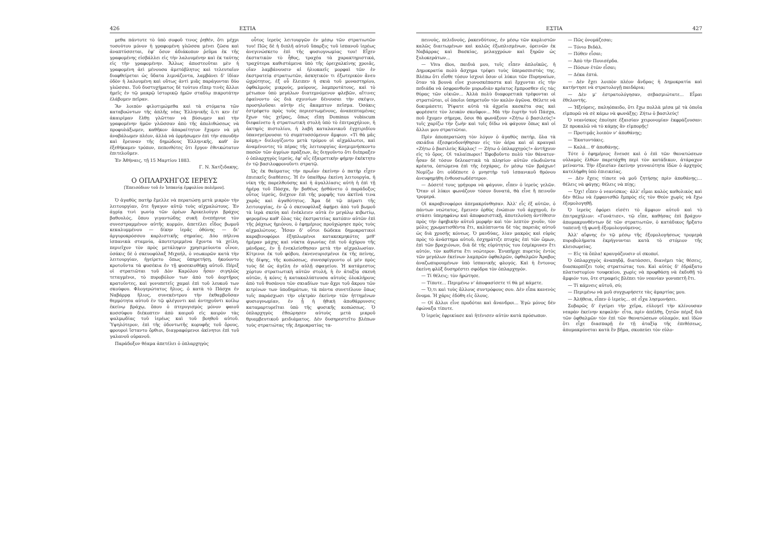426 ΕΣΤΙΑ
μεθα πάντοτε τὸ ὑπὸ σοφοῦ τινος ῥηθέν, ὅτι μέχρι τοσούτου μόνον ἡ γραφομένη γλῶσσα μένει ζῶσα καὶ ἀναπτύσσεται, ἐφ' ὅσον ἀδιάκοπον ῥεῦμα ἐκ τῆς γραφομένης εἰσβάλλει εἰς τὴν λαλουμένην καὶ ἐκ ταύτης εἰς τὴν γραφομένην. Ἄλλως ἀποστεοῦται μὲν ἡ γραφομένη ἀεὶ μένουσα ἀμετάβλητος καὶ τελευταῖον διαφθείρεται ὡς ὕδατα λιμνάζοντα, λαμβάνει δ' ἰδίαν ὁδὸν ἡ λαλουμένη καὶ οὕτως ἀντὶ μιᾶς παράγονται δύο γλῶσσαι. Τοῦ δυστυχήματος δὲ τούτου εἴπερ τινὲς ἄλλοι ἡμεῖς ἐν τῷ μακρῷ ἱστορικῷ ἡμῶν σταδίῳ πικροτάτην ἐλάβομεν πεῖραν.
Ἂν λοιπὸν φιλοτιμώμεθα καὶ τὰ στόματα τῶν καταβοώντων τῆς ἁπλῆς νέας Ἑλληνικῆς ὅ,τι κεν ἐπ' ἀκαιρίμαν ἔλθῃ γλῶτταν νὰ βύσωμεν καὶ τὴν γραφομένην ἡμῶν γλῶσσαν ἀπὸ τῆς ἀπολιθώσεως νὰ προφυλάξωμεν, καθῆκον ἀπαραίτητον ἔχομεν νὰ μὴ ἀναβάλωμεν πλέον, ἀλλὰ νὰ ὁρμήσωμεν ἐπὶ τὴν σπουδὴν καὶ ἔρευναν τῆς δημώδους Ἑλληνικῆς, καθ' ὃν ἐξεθήκαμεν τρόπον, πεποιθότες ὅτι ἔργον ἐθνικώτατον ἐπιτελοῦμεν.
Ἐν Ἀθήναις, τῇ 15 Μαρτίου 1883.
Γ. Ν. Χατζιδακης.
Ο ΟΠΛΑΡΧΗΓΟΣ ΙΕΡΕΥΣ
[Ἐπεισόδιον τοῦ ἐν Ἱσπανίᾳ ἐμφυλίου πολέμου].
Ὁ ἀγαθὸς πατὴρ ἔμελλε νὰ περατώσῃ μετὰ μικρὸν τὴν λειτουργίαν, ὅτε ἤγαγον αὐτῷ τοὺς αἰχμαλώτους. Ἐν ἀγρίᾳ τινὶ γωνίᾳ τῶν ὀρέων Ἀρικελούγγι βράχος βαθουλός, ὅπου γιγαντώδης συκῆ ἐνεπήγνυε τὸν συνεστραμμένον αὐτῆς κορμόν, ἀπετέλει εἶδος βωμοῦ κεκαλυμμένου — δίκην ἱερᾶς ὀθόνης — δι' ἀργυροκρόσσου καρλιστικῆς σημαίας. Δύο πήλινα ἱσπανικὰ σταμνία, ἀποτετριμμένα ἔχοντα τὰ χείλη, περιεῖχον τὸν πρὸς μετάληψιν χρησιμεύοντα οἶνον, ὁσάκις δὲ ὁ σκευοφύλαξ Μιχαήλ, ὁ νεωκορῶν κατὰ τὴν λειτουργίαν, ἠγείρετο ὅπως ὑπηρετήσῃ, ἠκούοντο κροτοῦντα τὰ φυσέκια ἐν τῇ φυσεκιοθήκῃ αὐτοῦ. Πέριξ οἱ στρατιῶται τοῦ Δὸν Καρόλου ἦσαν σιγηλῶς τεταγμένοι, τὸ πυροβόλον των ἀπὸ τοῦ ἀορτῆρος κρατοῦντες, καὶ γονυπετεῖς χαμαὶ ἐπὶ τοῦ λευκοῦ των σκούφου. Φλογερώτατος ἥλιος, ὁ κατὰ τὸ Πάσχα ἐν Ναβάρρᾳ ἥλιος, συνεκέντρου τὴν ἐκθαμβοῦσαν θερμότητα αὐτοῦ ἐν τῷ φλέγοντι καὶ ἀντηχοῦντι κοίλῳ ἐκείνῳ βράχῳ, ὅπου ὁ πτερυγισμὸς μόνον φαιοῦ κοσσύφου διέκοπτεν ἀπὸ καιροῦ εἰς καιρὸν τὰς ψαλμῳδίας τοῦ ἱερέως καὶ τοῦ βοηθοῦ αὐτοῦ. Ὑψηλότερον, ἐπὶ τῆς ὀδοντωτῆς κορυφῆς τοῦ ὄρους, φρουροὶ ἵσταντο ὄρθιοι, διαγραφόμενοι ἀκίνητοι ἐπὶ τοῦ γαλανοῦ οὐρανοῦ.
Παράδοξον θέαμα ἀπετέλει ὁ ὁπλαρχηγὸς
οὗτος ἱερεὺς λειτουργῶν ἐν μέσῳ τῶν στρατιωτῶν του! Πῶς δὲ ἡ διπλῆ αὐτοῦ ὕπαρξις τοῦ ἱσπανοῦ ἱερέως ἀνεγινώσκετο ἐπὶ τῆς φυσιογνωμίας του! Εἶχεν ἐκστατικὸν τὸ ἦθος, τραχέα τὰ χαρακτηριστικά, τραχύτερα καθιστάμενα ὑπὸ τῆς ὀρειχαλκίνης χροιᾶς, οἵαν λαμβάνουσιν αἱ ἡλιοκαεῖς μορφαὶ τῶν ἐν ἐκστρατείᾳ στρατιωτῶν, ἀσκητικόν τι ἐξωτερικὸν ἄνευ ὠχρότητος, ἐξ οὗ ἔλειπεν ἡ σκιὰ τοῦ μοναστηρίου, ὀφθαλμοὺς μικρούς, μαύρους, λαμπροτάτους, καὶ τὸ μέτωπον ὑπὸ μεγάλων διατεμνόμενον φλεβῶν, αἵτινες ἐφαίνοντο ὡς διὰ σχοινίων δένουσαι τὴν σκέψιν, προσηλοῦσαι αὐτὴν εἰς ἄκαμπτον πεῖσμα. Ὁσάκις ἐστρέφετο πρὸς τοὺς περιεστωμένους, ἀναπεπταμένας ἔχων τὰς χεῖρας, ὅπως εἴπῃ Dominus vobiscum διεφαίνετο ἡ στρατιωτικὴ στολὴ ὑπὸ τὸ ἐπιτραχήλιον, ἡ ἀκτηρὶς πιστολίου, ἡ λαβὴ καταλανικοῦ ἐγχειριδίου ὑπανεγείρουσαι τὸ συμπτυσσόμενον ἄμφιον. «Τί θὰ μᾶς κάμῃ;» διελογίζοντο μετὰ τρόμου οἱ αἰχμάλωτοι, καὶ ἀναμένοντες τὸ πέρας τῆς λειτουργίας ἀνεμιμνήσκοντο πασῶν τῶν ἀγρίων πράξεων, ἃς διηγοῦντο ὅτι διέπραξεν ὁ ὁπλαρχηγὸς ἱερεύς, ἐφ' αἷς ἐξαιρετικὴν φήμην ἐκέκτητο ἐν τῷ βασιλοφρονοῦντι στρατῷ.
Ὡς ἐκ θαύματος τὴν πρωΐαν ἐκείνην ὁ πατὴρ εἶχεν ἐπιεικεῖς διαθέσεις. Ἡ ἐν ὑπαίθρῳ ἐκείνη λειτουργία, ἡ νίκη τῆς παρελθούσης καὶ ἡ ἀγαλλίασις αὐτὴ ἡ ἐπὶ τῇ ἡμέρᾳ τοῦ Πάσχα, ἣν βαθέως ᾐσθάνετο ὁ παράδοξος οὗτος ἱερεύς, διέχεον ἐπὶ τῆς μορφῆς του ἀκτῖνά τινα χαρᾶς καὶ ἀγαθότητος. Ἅμα δὲ τῷ πέρατι τῆς λειτουργίας, ἐν ᾧ ὁ σκευοφύλαξ ἀφῄρει ἀπὸ τοῦ βωμοῦ τὰ ἱερὰ σκεύη καὶ ἐνέκλειεν αὐτὰ ἐν μεγάλῳ κιβωτίῳ, φερομένῳ καθ' ὅλας τὰς ἐκστρατείας κατόπιν αὐτῶν ἐπὶ τῆς ῥάχεως ἡμιόνου, ὁ ἐφημέριος προὐχώρησε πρὸς τοὺς αἰχμαλώτους. Ἦσαν δ' οὗτοι δώδεκα δημοκρατικοὶ καραβινοφόροι ἐξηπλωμένοι κατακεκμηκότες μεθ' ἡμέραν μάχης καὶ νύκτα ἀγωνίας ἐπὶ τοῦ ἀχύρου τῆς μάνδρας, ἐν ᾗ ἐνεκλείσθησαν μετὰ τὴν αἰχμαλωσίαν. Κίτρινοι ἐκ τοῦ φόβου, ἐκνενευρισμένοι ἐκ τῆς πείνης, τῆς δίψης, τῆς κοπώσεως, συνεσφίγγοντο οἱ μὲν πρὸς τοὺς δὲ ὡς ἀγέλη ἐν αὐλῇ σφαγείου. Ἡ κατάμεστος χόρτου στρατιωτικὴ αὐτῶν στολή, ἡ ἐν ἀταξίᾳ σκευὴ αὐτῶν, ἡ κόνις ἡ κατακαλύπτουσα αὐτοὺς ὁλοκλήρους ἀπὸ τοῦ θυσάνου τῶν σκιαδίων των ἄχρι τοῦ ἄκρου τῶν κιτρίνων των ὑποδημάτων, τὰ πάντα συνετέλουν ὅπως τοῖς παράσχωσι τὴν οἰκτρὰν ἐκείνην τῶν ἡττημένων φυσιογνωμίαν, ἐν ᾗ ἡ ἠθικὴ ἀποθάρρυνσις καταμαρτυρεῖται ὑπὸ τῆς φυσικῆς κοπώσεως. Ὁ ὁπλαρχηγὸς ἐθεώρησεν αὐτοὺς μετὰ μικροῦ θριαμβευτικοῦ μειδιάματος. Δὲν δυσηρεστεῖτο βλέπων τοὺς στρατιώτας τῆς Δημοκρατίας τα-
ΕΣΤΙΑ 427
πεινούς, πελιδνούς, ῥακενδύτους, ἐν μέσῳ τῶν καρλιστῶν καλῶς διαιτωμένων καὶ καλῶς ἐξωπλισμένων, ὀρεινῶν ἐκ Ναβάρρας καὶ Βασκίας, μελαγχρόων καὶ ξηρῶν ὡς ξυλοκεράτων...
— Viva dios, παιδιά μου, τοῖς εἶπεν ἁπλοϊκῶς, ἡ Δημοκρατία πολὺ ἄσχημα τρέφει τοὺς ὑπερασπιστάς της. Βλέπω ὅτι εἶσθε τόσον ἰσχνοὶ ὅσον οἱ λύκοι τῶν Πυρηναίων, ὅταν τὰ βουνὰ εἶνε χιονοσκέπαστα καὶ ἔρχονται εἰς τὴν πεδιάδα νὰ ὀσφρανθοῦν μυρωδιὰν κρέατος ἔμπροσθεν εἰς τὰς θύρας τῶν οἰκιῶν... Ἀλλὰ πολὺ διαφορετικὰ τρέφονται οἱ στρατιῶται, οἱ ὁποῖοι ὑπηρετοῦν τὸν καλὸν ἀγῶνα. Θέλετε νὰ δοκιμάσετε; Ῥίψατε αὐτὰ τὰ ἀχρεῖα κασκέτα σας καὶ φορέσατε τὸν λευκὸν σκοῦφον... Μὰ τὴν ἑορτὴν τοῦ Πάσχα, ποῦ ἔχομεν σήμερα, ὅσοι θὰ φωνάξουν «Ζήτω ὁ βασιλεύς!» τοῖς χαρίζω τὴν ζωὴν καὶ τοῖς δίδω νὰ φάγουν ὅπως καὶ οἱ ἄλλοι μου στρατιῶται.
Πρὶν ἀποπερατώσῃ τὸν λόγον ὁ ἀγαθὸς πατήρ, ὅλα τὰ σκιάδια ἐξεσφενδονήθησαν εἰς τὸν ἀέρα καὶ αἱ κραυγαὶ «Ζήτω ὁ βασιλεὺς Κάρλος! — Ζήτω ὁ ὁπλαρχηγός!» ἀντήχουν εἰς τὸ ὄρος. Οἱ ταλαίπωροι! Ἐφοβοῦντο πολὺ τὸν θάνατον· ἦσαν δὲ τόσον δελεαστικὰ τὰ πλησίον αὐτῶν εὐωδιῶντα κρέατα, ὀπτώμενα ἐπὶ τῆς ἐσχάρας, ἐν μέσῳ τῶν βράχων! Νομίζω ὅτι οὐδέποτε ὁ μνηστὴρ τοῦ ἱσπανικοῦ θρόνου ἀνευφημήθη ἐνθουσιωδέστερον.
— Δόσετέ τους γρήγορα νὰ φάγουν, εἶπεν ὁ ἱερεὺς γελῶν. Ὅταν οἱ λύκοι φωνάζουν τόσον δυνατά, θὰ εἶνε ἤ πεινοῦν τρομερά.
Οἱ καραβινοφόροι ἀπεμακρύνθησαν. Ἀλλ' εἷς ἐξ αὐτῶν, ὁ πάντων νεώτατος, ἔμεινεν ὀρθὸς ἐνώπιον τοῦ ἀρχηγοῦ, ἐν στάσει ὑπερηφάνῳ καὶ ἀποφασιστικῇ, ἀποτελούσῃ ἀντίθεσιν πρὸς τὴν ἐφηβικὴν αὐτοῦ μορφὴν καὶ τὸν λεπτὸν χνοῦν, τὸν μόλις χρωματισθέντα ἔτι, καλύπτοντα δὲ τὰς παρειὰς αὐτοῦ ὡς διὰ χρυσῆς κόνεως. Ὁ μανδύας, λίαν μακρὸς καὶ εὐρὺς πρὸς τὸ ἀνάστημα αὐτοῦ, ἐσχημάτιζε πτυχὰς ἐπὶ τῶν ὤμων, ἐπὶ τῶν βραχιόνων, διὰ δὲ τῆς εὐρύτητός του ἐσμίκρυνεν ἔτι αὐτόν, τὸν καθίστα ἔτι νεώτερον. Ἐνυπῆρχε πυρετὸς ἐντὸς τῶν μεγάλων ἐκείνων λαμπρῶν ὀφθαλμῶν, ὀφθαλμῶν Ἄραβος ἀναζωπυρουμένων ὑπὸ ἱσπανικῆς φλογός. Καὶ ἡ ἔντονος ἐκείνη φλὸξ δυσηρέστει σφόδρα τὸν ὁπλαρχηγόν.
— Τί θέλεις; τὸν ἠρώτησε.
— Τίποτε... Περιμένω ν' ἀποφασίσετε τί θὰ μὲ κάμετε.
— Ὅ,τι καὶ τοὺς ἄλλους συντρόφους σου. Δὲν εἶπα κανενὸς ὄνομα. Ἡ χάρις ἐδόθη εἰς ὅλους.
— Οἱ ἄλλοι εἶνε προδόται καὶ ἄνανδροι... Ἐγὼ μόνος δὲν ἐφώναξα τίποτε.
Ὁ ἱερεὺς ἐφρικίασε καὶ ἠτένισεν αὐτὸν κατὰ πρόσωπον.
— Πῶς ὀνομάζεσαι;
— Τόνιο Βιδάλ.
— Πόθεν εἶσαι;
— Ἀπὸ τὴν Πουισέρδα.
— Πόσων ἐτῶν εἶσαι;
— Δέκα ἑπτά.
— Δὲν ἔχει λοιπὸν πλέον ἄνδρας ἡ Δημοκρατία καὶ κατήντησε νὰ στρατολογῇ παιδάρια;
— Δὲν μ' ἐστρατολόγησαν, σεβασμιώτατε... Εἶμαι ἐθελοντής.
— Ἠξεύρεις, παληόπαιδο, ὅτι ἔχω πολλὰ μέσα μὲ τὰ ὁποῖα εἰμπορῶ νὰ σὲ κάμω νὰ φωνάξῃς: Ζήτω ὁ βασιλεύς!
Ὁ νεανίσκος ἐποίησε ἐξαισίαν χειρονομίαν ἐκφράζουσαν: Σὲ προκαλῶ νὰ τὸ κάμῃς ἂν εἰμπορῇς!
— Προτιμᾷς λοιπὸν ν' ἀποθάνῃς;
— Ἑκατοντάκις.
— Καλά... θ' ἀποθάνῃς.
Τότε ὁ ἐφημέριος ἔνευσε καὶ ὁ ἐπὶ τῶν θανατώσεων οὐλαμὸς ἐλθὼν παρετάχθη περὶ τὸν κατάδικον, ἀτάραχον μείναντα. Τὴν ἐξαισίαν ἐκείνην γενναιότητα ἰδὼν ὁ ἀρχηγὸς κατελήφθη ὑπὸ ἐπιεικείας.
— Δὲν ἔχεις τίποτε νὰ μοῦ ζητήσῃς πρὶν ἀποθάνῃς;... θέλεις νὰ φάγῃς; θέλεις νὰ πίῃς;
— Ὄχι! εἶπεν ὁ νεανίσκος· ἀλλ' εἶμαι καλὸς καθολικὸς καὶ δὲν θέλω νὰ ἐμφανισθῶ ἔμπρὸς εἰς τὸν Θεὸν χωρὶς νὰ ἔχω ἐξομολογηθῇ.
Ὁ ἱερεὺς ἐφόρει εἰσέτι τὸ ἄμφιον αὐτοῦ καὶ τὸ ἐπιτραχήλιον: «Γονάτισε», τῷ εἶπε, καθήσας ἐπὶ βράχου· ἀπομακρυνθέντων δὲ τῶν στρατιωτῶν, ὁ κατάδικος ἤρξατο ταπεινῇ τῇ φωνῇ ἐξομολογούμενος.
Ἀλλ' αἴφνης ἐν τῷ μέσῳ τῆς ἐξομολογήσεως τρομερὰ πυροβολήματα ἐκρήγνυνται κατὰ τὸ στόμιον τῆς κλεισωρείας.
— Εἰς τὰ ὅπλα! κραυγάζουσιν οἱ σκοποί.
Ὁ ὁπλαρχηγὸς ἀναπηδᾷ, διατάσσει, διανέμει τὰς θέσεις, διασκορπίζει τοὺς στρατιώτας του. Καὶ αὐτὸς δ' ἐδράξατο πλατυστομίου τουφεκίου, χωρὶς νὰ προφθάσῃ νὰ ἐκδυθῇ τὸ ἄμφιόν του, ὅτε στραφεὶς βλέπει τὸν νεανίαν γονυπετῆ ἔτι.
— Τί κάμνεις αὐτοῦ, σύ;
— Περιμένω νὰ μοῦ συγχωρήσετε τὰς ἁμαρτίας μου.
— Ἀλήθεια, εἶπεν ὁ ἱερεὺς... σὲ εἶχα λησμονήσει.
Σοβαρῶς δ' ἐγείρει τὴν χεῖρα, εὐλογεῖ τὴν κλίνουσαν νεαρὰν ἐκείνην κεφαλήν· εἶτα, πρὶν ἀπέλθῃ, ζητῶν πέριξ διὰ τῶν ὀφθαλμῶν τὸν ἐπὶ τῶν θανατώσεων οὐλαμόν, καὶ ἰδὼν ὅτι εἶχε διασπαρῇ ἐν τῇ ἀταξίᾳ τῆς ἐπιθέσεως, ἀπομακρύνεται κατὰ ἓν βῆμα, σκοπεύει τὸν εὐλο-